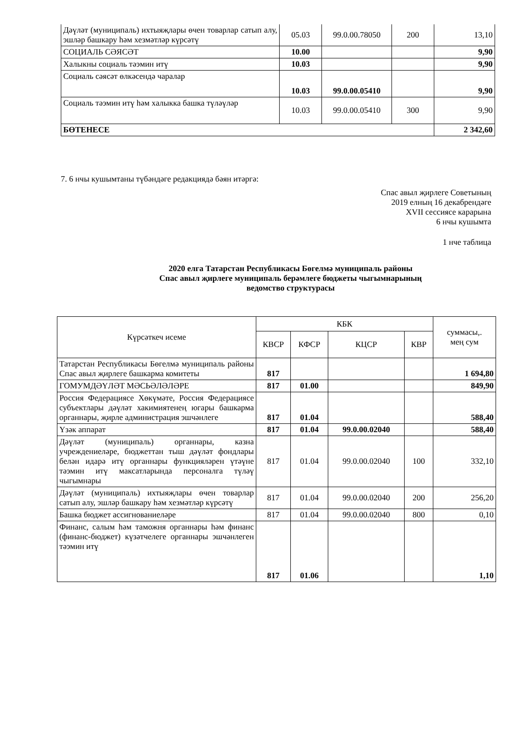| Дәүләт (муниципаль) ихтыяҗлары өчен товарлар сатып алу, эшләр башкару һәм хезмәтләр күрсәтү | 05.03 | 99.0.00.78050 | 200 | 13,10 |
| СОЦИАЛЬ СӘЯСӘТ | 10.00 | | | 9,90 |
| Халыкны социаль тәэмин итү | 10.03 | | | 9,90 |
| Социаль сәясәт өлкәсендә чаралар | 10.03 | 99.0.00.05410 | | 9,90 |
| Социаль тәэмин итү һәм халыкка башка түләүләр | 10.03 | 99.0.00.05410 | 300 | 9,90 |
| БӨТЕНЕСЕ | | | | 2 342,60 |
7. 6 нчы кушымтаны түбәндәге редакциядә бәян итәргә:
Спас авыл җирлеге Советының
2019 елның 16 декабрендәге
XVII сессиясе карарына
6 нчы кушымта
1 нче таблица
2020 елга Татарстан Республикасы Бөгелмә муниципаль районы
Спас авыл җирлеге муниципаль берәмлеге бюджеты чыгымнарының
ведомство структурасы
| Күрсәткеч исеме | КБК | | | | суммасы,. мең сум |
| | КВСР | КФСР | КЦСР | КВР | |
| Татарстан Республикасы Бөгелмә муниципаль районы Спас авыл җирлеге башкарма комитеты | 817 | | | | 1 694,80 |
| ГОМУМДӘҮЛӘТ МӘСЬӘЛӘЛӘРЕ | 817 | 01.00 | | | 849,90 |
| Россия Федерациясе Хөкүмәте, Россия Федерациясе субъектлары дәүләт хакимиятенең югары башкарма органнары, җирле администрация эшчәнлеге | 817 | 01.04 | | | 588,40 |
| Үзәк аппарат | 817 | 01.04 | 99.0.00.02040 | | 588,40 |
| Дәүләт (муниципаль) органнары, казна учреждениеләре, бюджеттан тыш дәүләт фондлары белән идарә итү органнары функцияләрен үтәүне тәэмин итү максатларында персоналга түләү чыгымнары | 817 | 01.04 | 99.0.00.02040 | 100 | 332,10 |
| Дәүләт (муниципаль) ихтыяҗлары өчен товарлар сатып алу, эшләр башкару һәм хезмәтләр күрсәтү | 817 | 01.04 | 99.0.00.02040 | 200 | 256,20 |
| Башка бюджет ассигнованиеләре | 817 | 01.04 | 99.0.00.02040 | 800 | 0,10 |
| Финанс, салым һәм таможня органнары һәм финанс (финанс-бюджет) күзәтчелеге органнары эшчәнлеген тәэмин итү | 817 | 01.06 | | | 1,10 |